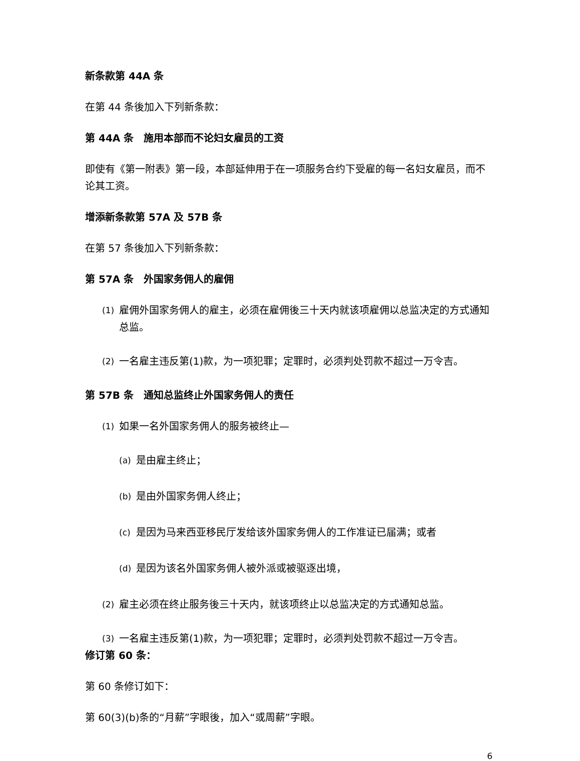新条款第 44A 条
在第 44 条後加入下列新条款：
第 44A 条　施用本部而不论妇女雇员的工资
即使有《第一附表》第一段，本部延伸用于在一项服务合约下受雇的每一名妇女雇员，而不论其工资。
增添新条款第 57A 及 57B 条
在第 57 条後加入下列新条款：
第 57A 条　外国家务佣人的雇佣
(1) 雇佣外国家务佣人的雇主，必须在雇佣後三十天内就该项雇佣以总监决定的方式通知总监。
(2) 一名雇主违反第(1)款，为一项犯罪；定罪时，必须判处罚款不超过一万令吉。
第 57B 条　通知总监终止外国家务佣人的责任
(1) 如果一名外国家务佣人的服务被终止—
(a) 是由雇主终止；
(b) 是由外国家务佣人终止；
(c) 是因为马来西亚移民厅发给该外国家务佣人的工作准证已届满；或者
(d) 是因为该名外国家务佣人被外派或被驱逐出境，
(2) 雇主必须在终止服务後三十天内，就该项终止以总监决定的方式通知总监。
(3) 一名雇主违反第(1)款，为一项犯罪；定罪时，必须判处罚款不超过一万令吉。
修订第 60 条：
第 60 条修订如下：
第 60(3)(b)条的“月薪”字眼後，加入“或周薪”字眼。
6